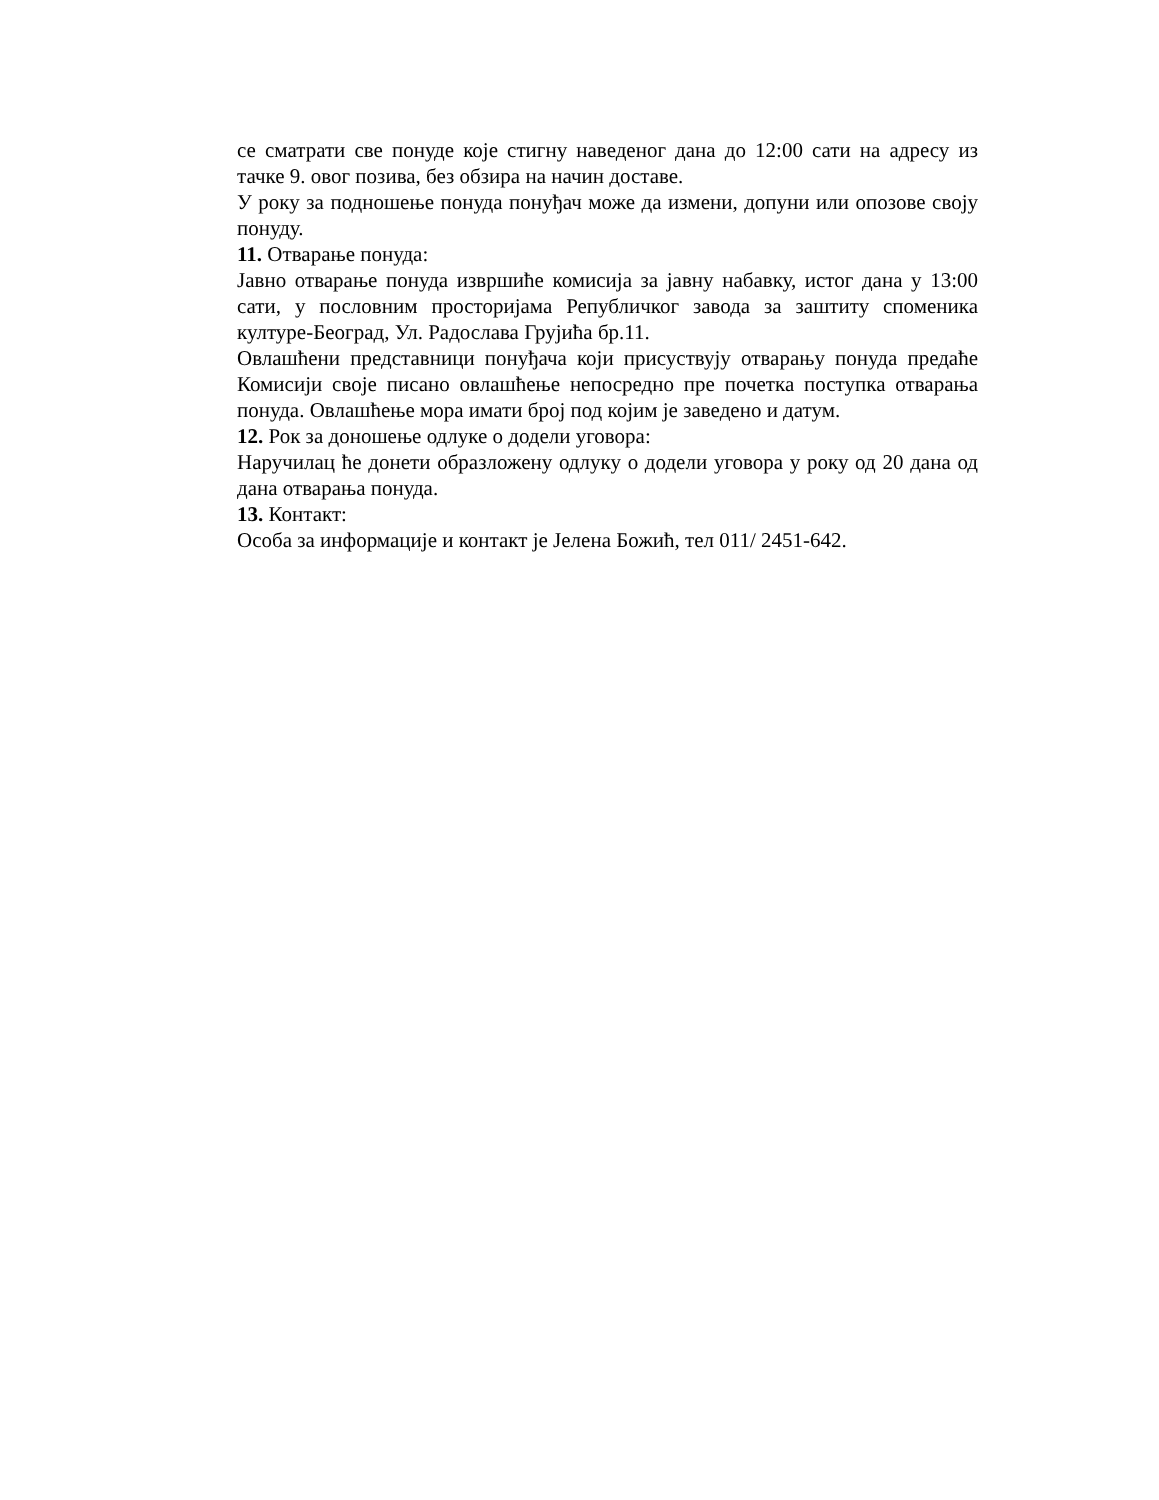се сматрати све понуде које стигну наведеног дана до 12:00 сати на адресу из тачке 9. овог позива, без обзира на начин доставе.
У року за подношење понуда понуђач може да измени, допуни или опозове своју понуду.
11. Отварање понуда:
Јавно отварање понуда извршиће комисија за јавну набавку, истог дана у 13:00 сати, у пословним просторијама Републичког завода за заштиту споменика културе-Београд, Ул. Радослава Грујића бр.11.
Овлашћени представници понуђача који присуствују отварању понуда предаће Комисији своје писано овлашћење непосредно пре почетка поступка отварања понуда. Овлашћење мора имати број под којим је заведено и датум.
12. Рок за доношење одлуке о додели уговора:
Наручилац ће донети образложену одлуку о додели уговора у року од 20 дана од дана отварања понуда.
13. Контакт:
Особа за информације и контакт је Јелена Божић, тел 011/ 2451-642.